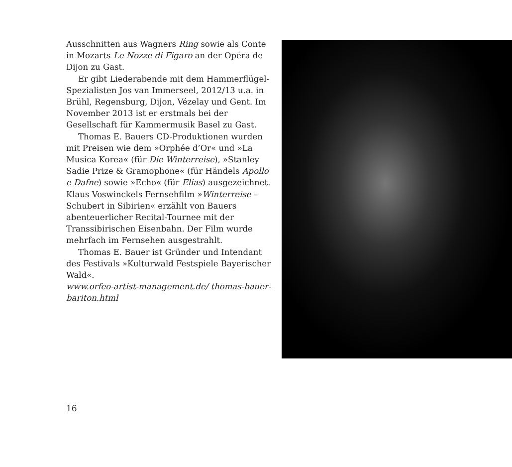Ausschnitten aus Wagners Ring sowie als Conte in Mozarts Le Nozze di Figaro an der Opéra de Dijon zu Gast.
Er gibt Liederabende mit dem Hammer­flügel-Spezialisten Jos van Immerseel, 2012/13 u.a. in Brühl, Regensburg, Dijon, Vézelay und Gent. Im November 2013 ist er erstmals bei der Gesellschaft für Kammer­musik Basel zu Gast.
Thomas E. Bauers CD-Produktionen wurden mit Preisen wie dem »Orphée d’Or« und »La Musica Korea« (für Die Winterreise), »Stanley Sadie Prize & Gramophone« (für Händels Apollo e Dafne) sowie »Echo« (für Elias) ausgezeichnet. Klaus Voswinckels Fernsehfilm »Winterreise – Schubert in Sibi­rien« erzählt von Bauers abenteuerlicher Recital-Tournee mit der Transsibirischen Eisenbahn. Der Film wurde mehrfach im Fernsehen ausgestrahlt.
Thomas E. Bauer ist Gründer und Inten­dant des Festivals »Kulturwald Festspiele Bayerischer Wald«.
www.orfeo-artist-management.de/ thomas-bauer-bariton.html
16